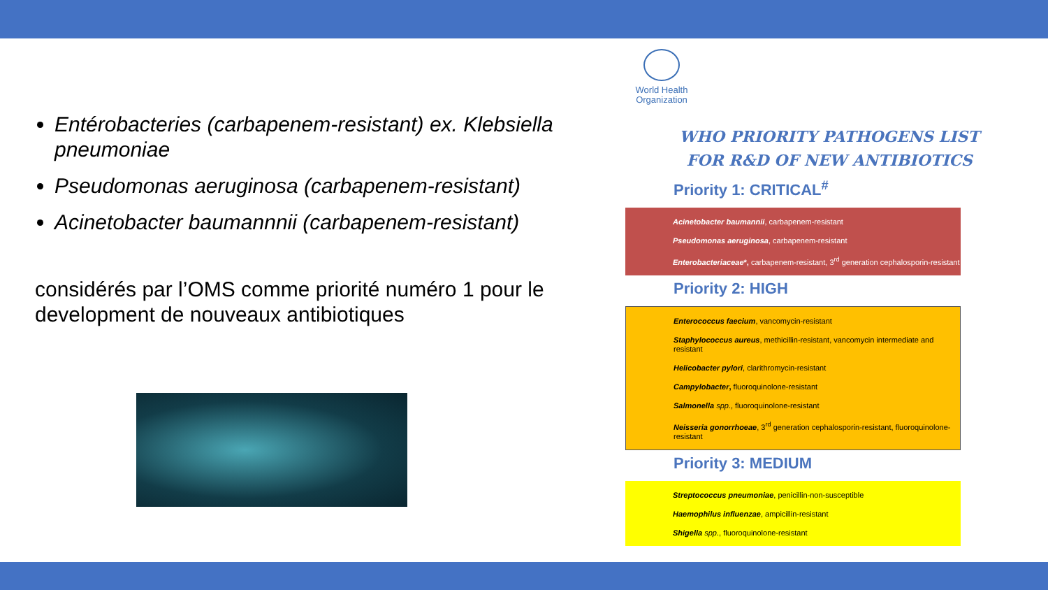Entérobacteries (carbapenem-resistant) ex. Klebsiella pneumoniae
Pseudomonas aeruginosa (carbapenem-resistant)
Acinetobacter baumannnii (carbapenem-resistant)
considérés par l’OMS comme priorité numéro 1 pour le development de nouveaux antibiotiques
World Health Organization
WHO PRIORITY PATHOGENS LIST
FOR R&D OF NEW ANTIBIOTICS
Priority 1: CRITICAL<sup>#</sup>
Acinetobacter baumannii, carbapenem-resistant
Pseudomonas aeruginosa, carbapenem-resistant
Enterobacteriaceae*, carbapenem-resistant, 3<sup>rd</sup> generation cephalosporin-resistant
Priority 2: HIGH
Enterococcus faecium, vancomycin-resistant
Staphylococcus aureus, methicillin-resistant, vancomycin intermediate and resistant
Helicobacter pylori, clarithromycin-resistant
Campylobacter, fluoroquinolone-resistant
Salmonella spp., fluoroquinolone-resistant
Neisseria gonorrhoeae, 3<sup>rd</sup> generation cephalosporin-resistant, fluoroquinolone-resistant
Priority 3: MEDIUM
Streptococcus pneumoniae, penicillin-non-susceptible
Haemophilus influenzae, ampicillin-resistant
Shigella spp., fluoroquinolone-resistant